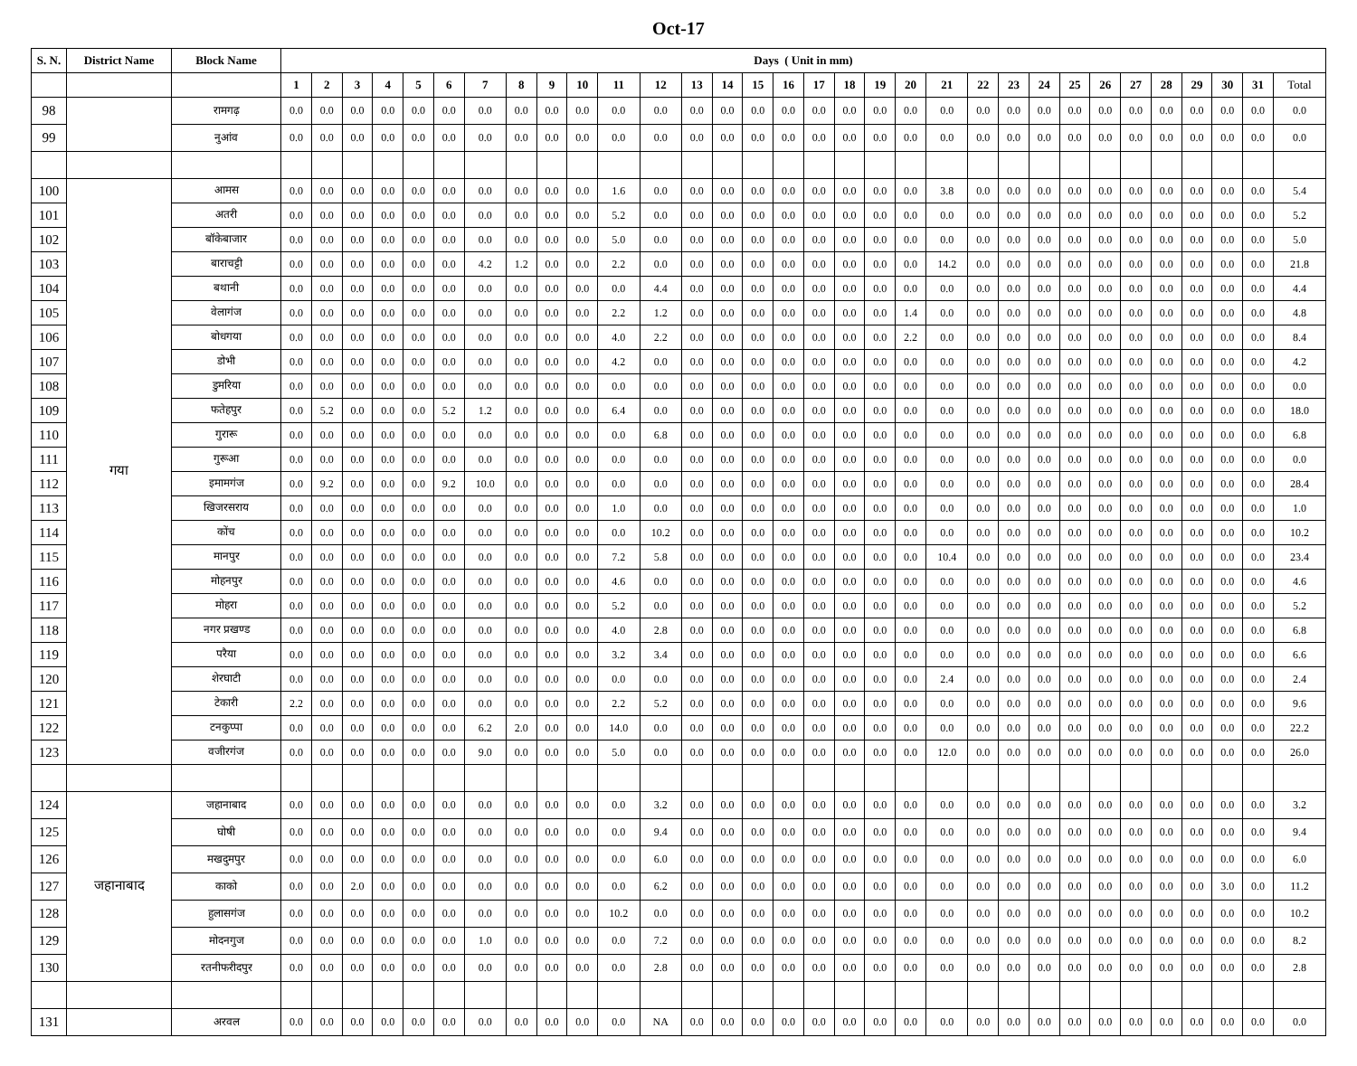Oct-17
| S. N. | District Name | Block Name | Days ( Unit in mm) | | | | | | | | | | | | | | | | | | | | | | | | | | | | | | | |
| --- | --- | --- | --- | --- | --- | --- | --- | --- | --- | --- | --- | --- | --- | --- | --- | --- | --- | --- | --- | --- | --- | --- | --- | --- | --- | --- | --- | --- | --- | --- | --- | --- | --- | --- |
| | | | 1 | 2 | 3 | 4 | 5 | 6 | 7 | 8 | 9 | 10 | 11 | 12 | 13 | 14 | 15 | 16 | 17 | 18 | 19 | 20 | 21 | 22 | 23 | 24 | 25 | 26 | 27 | 28 | 29 | 30 | 31 | Total |
| 98 | | रामगढ़ | 0.0 | 0.0 | 0.0 | 0.0 | 0.0 | 0.0 | 0.0 | 0.0 | 0.0 | 0.0 | 0.0 | 0.0 | 0.0 | 0.0 | 0.0 | 0.0 | 0.0 | 0.0 | 0.0 | 0.0 | 0.0 | 0.0 | 0.0 | 0.0 | 0.0 | 0.0 | 0.0 | 0.0 | 0.0 | 0.0 | 0.0 | 0.0 |
| 99 | | नुआंव | 0.0 | 0.0 | 0.0 | 0.0 | 0.0 | 0.0 | 0.0 | 0.0 | 0.0 | 0.0 | 0.0 | 0.0 | 0.0 | 0.0 | 0.0 | 0.0 | 0.0 | 0.0 | 0.0 | 0.0 | 0.0 | 0.0 | 0.0 | 0.0 | 0.0 | 0.0 | 0.0 | 0.0 | 0.0 | 0.0 | 0.0 | 0.0 |
| 100 | गया | आमस | 0.0 | 0.0 | 0.0 | 0.0 | 0.0 | 0.0 | 0.0 | 0.0 | 0.0 | 0.0 | 1.6 | 0.0 | 0.0 | 0.0 | 0.0 | 0.0 | 0.0 | 0.0 | 0.0 | 0.0 | 3.8 | 0.0 | 0.0 | 0.0 | 0.0 | 0.0 | 0.0 | 0.0 | 0.0 | 0.0 | 0.0 | 5.4 |
| 101 | | अतरी | 0.0 | 0.0 | 0.0 | 0.0 | 0.0 | 0.0 | 0.0 | 0.0 | 0.0 | 0.0 | 5.2 | 0.0 | 0.0 | 0.0 | 0.0 | 0.0 | 0.0 | 0.0 | 0.0 | 0.0 | 0.0 | 0.0 | 0.0 | 0.0 | 0.0 | 0.0 | 0.0 | 0.0 | 0.0 | 0.0 | 0.0 | 5.2 |
| 102 | | बॉकेबाजार | 0.0 | 0.0 | 0.0 | 0.0 | 0.0 | 0.0 | 0.0 | 0.0 | 0.0 | 0.0 | 5.0 | 0.0 | 0.0 | 0.0 | 0.0 | 0.0 | 0.0 | 0.0 | 0.0 | 0.0 | 0.0 | 0.0 | 0.0 | 0.0 | 0.0 | 0.0 | 0.0 | 0.0 | 0.0 | 0.0 | 0.0 | 5.0 |
| 103 | | बाराचट्टी | 0.0 | 0.0 | 0.0 | 0.0 | 0.0 | 0.0 | 4.2 | 1.2 | 0.0 | 0.0 | 2.2 | 0.0 | 0.0 | 0.0 | 0.0 | 0.0 | 0.0 | 0.0 | 0.0 | 0.0 | 14.2 | 0.0 | 0.0 | 0.0 | 0.0 | 0.0 | 0.0 | 0.0 | 0.0 | 0.0 | 0.0 | 21.8 |
| 104 | | बथानी | 0.0 | 0.0 | 0.0 | 0.0 | 0.0 | 0.0 | 0.0 | 0.0 | 0.0 | 0.0 | 0.0 | 4.4 | 0.0 | 0.0 | 0.0 | 0.0 | 0.0 | 0.0 | 0.0 | 0.0 | 0.0 | 0.0 | 0.0 | 0.0 | 0.0 | 0.0 | 0.0 | 0.0 | 0.0 | 0.0 | 0.0 | 4.4 |
| 105 | | वेलागंज | 0.0 | 0.0 | 0.0 | 0.0 | 0.0 | 0.0 | 0.0 | 0.0 | 0.0 | 0.0 | 2.2 | 1.2 | 0.0 | 0.0 | 0.0 | 0.0 | 0.0 | 0.0 | 0.0 | 1.4 | 0.0 | 0.0 | 0.0 | 0.0 | 0.0 | 0.0 | 0.0 | 0.0 | 0.0 | 0.0 | 0.0 | 4.8 |
| 106 | | बोधगया | 0.0 | 0.0 | 0.0 | 0.0 | 0.0 | 0.0 | 0.0 | 0.0 | 0.0 | 0.0 | 4.0 | 2.2 | 0.0 | 0.0 | 0.0 | 0.0 | 0.0 | 0.0 | 0.0 | 2.2 | 0.0 | 0.0 | 0.0 | 0.0 | 0.0 | 0.0 | 0.0 | 0.0 | 0.0 | 0.0 | 0.0 | 8.4 |
| 107 | | डोभी | 0.0 | 0.0 | 0.0 | 0.0 | 0.0 | 0.0 | 0.0 | 0.0 | 0.0 | 0.0 | 4.2 | 0.0 | 0.0 | 0.0 | 0.0 | 0.0 | 0.0 | 0.0 | 0.0 | 0.0 | 0.0 | 0.0 | 0.0 | 0.0 | 0.0 | 0.0 | 0.0 | 0.0 | 0.0 | 0.0 | 0.0 | 4.2 |
| 108 | | डुमरिया | 0.0 | 0.0 | 0.0 | 0.0 | 0.0 | 0.0 | 0.0 | 0.0 | 0.0 | 0.0 | 0.0 | 0.0 | 0.0 | 0.0 | 0.0 | 0.0 | 0.0 | 0.0 | 0.0 | 0.0 | 0.0 | 0.0 | 0.0 | 0.0 | 0.0 | 0.0 | 0.0 | 0.0 | 0.0 | 0.0 | 0.0 | 0.0 |
| 109 | | फतेहपुर | 0.0 | 5.2 | 0.0 | 0.0 | 0.0 | 5.2 | 1.2 | 0.0 | 0.0 | 0.0 | 6.4 | 0.0 | 0.0 | 0.0 | 0.0 | 0.0 | 0.0 | 0.0 | 0.0 | 0.0 | 0.0 | 0.0 | 0.0 | 0.0 | 0.0 | 0.0 | 0.0 | 0.0 | 0.0 | 0.0 | 0.0 | 18.0 |
| 110 | | गुरारू | 0.0 | 0.0 | 0.0 | 0.0 | 0.0 | 0.0 | 0.0 | 0.0 | 0.0 | 0.0 | 0.0 | 6.8 | 0.0 | 0.0 | 0.0 | 0.0 | 0.0 | 0.0 | 0.0 | 0.0 | 0.0 | 0.0 | 0.0 | 0.0 | 0.0 | 0.0 | 0.0 | 0.0 | 0.0 | 0.0 | 0.0 | 6.8 |
| 111 | | गुरूआ | 0.0 | 0.0 | 0.0 | 0.0 | 0.0 | 0.0 | 0.0 | 0.0 | 0.0 | 0.0 | 0.0 | 0.0 | 0.0 | 0.0 | 0.0 | 0.0 | 0.0 | 0.0 | 0.0 | 0.0 | 0.0 | 0.0 | 0.0 | 0.0 | 0.0 | 0.0 | 0.0 | 0.0 | 0.0 | 0.0 | 0.0 | 0.0 |
| 112 | | इमामगंज | 0.0 | 9.2 | 0.0 | 0.0 | 0.0 | 9.2 | 10.0 | 0.0 | 0.0 | 0.0 | 0.0 | 0.0 | 0.0 | 0.0 | 0.0 | 0.0 | 0.0 | 0.0 | 0.0 | 0.0 | 0.0 | 0.0 | 0.0 | 0.0 | 0.0 | 0.0 | 0.0 | 0.0 | 0.0 | 0.0 | 0.0 | 28.4 |
| 113 | | खिजरसराय | 0.0 | 0.0 | 0.0 | 0.0 | 0.0 | 0.0 | 0.0 | 0.0 | 0.0 | 0.0 | 1.0 | 0.0 | 0.0 | 0.0 | 0.0 | 0.0 | 0.0 | 0.0 | 0.0 | 0.0 | 0.0 | 0.0 | 0.0 | 0.0 | 0.0 | 0.0 | 0.0 | 0.0 | 0.0 | 0.0 | 0.0 | 1.0 |
| 114 | | कोंच | 0.0 | 0.0 | 0.0 | 0.0 | 0.0 | 0.0 | 0.0 | 0.0 | 0.0 | 0.0 | 0.0 | 10.2 | 0.0 | 0.0 | 0.0 | 0.0 | 0.0 | 0.0 | 0.0 | 0.0 | 0.0 | 0.0 | 0.0 | 0.0 | 0.0 | 0.0 | 0.0 | 0.0 | 0.0 | 0.0 | 0.0 | 10.2 |
| 115 | | मानपुर | 0.0 | 0.0 | 0.0 | 0.0 | 0.0 | 0.0 | 0.0 | 0.0 | 0.0 | 0.0 | 7.2 | 5.8 | 0.0 | 0.0 | 0.0 | 0.0 | 0.0 | 0.0 | 0.0 | 0.0 | 10.4 | 0.0 | 0.0 | 0.0 | 0.0 | 0.0 | 0.0 | 0.0 | 0.0 | 0.0 | 0.0 | 23.4 |
| 116 | | मोहनपुर | 0.0 | 0.0 | 0.0 | 0.0 | 0.0 | 0.0 | 0.0 | 0.0 | 0.0 | 0.0 | 4.6 | 0.0 | 0.0 | 0.0 | 0.0 | 0.0 | 0.0 | 0.0 | 0.0 | 0.0 | 0.0 | 0.0 | 0.0 | 0.0 | 0.0 | 0.0 | 0.0 | 0.0 | 0.0 | 0.0 | 0.0 | 4.6 |
| 117 | | मोहरा | 0.0 | 0.0 | 0.0 | 0.0 | 0.0 | 0.0 | 0.0 | 0.0 | 0.0 | 0.0 | 5.2 | 0.0 | 0.0 | 0.0 | 0.0 | 0.0 | 0.0 | 0.0 | 0.0 | 0.0 | 0.0 | 0.0 | 0.0 | 0.0 | 0.0 | 0.0 | 0.0 | 0.0 | 0.0 | 0.0 | 0.0 | 5.2 |
| 118 | | नगर प्रखण्ड | 0.0 | 0.0 | 0.0 | 0.0 | 0.0 | 0.0 | 0.0 | 0.0 | 0.0 | 0.0 | 4.0 | 2.8 | 0.0 | 0.0 | 0.0 | 0.0 | 0.0 | 0.0 | 0.0 | 0.0 | 0.0 | 0.0 | 0.0 | 0.0 | 0.0 | 0.0 | 0.0 | 0.0 | 0.0 | 0.0 | 0.0 | 6.8 |
| 119 | | परैया | 0.0 | 0.0 | 0.0 | 0.0 | 0.0 | 0.0 | 0.0 | 0.0 | 0.0 | 0.0 | 3.2 | 3.4 | 0.0 | 0.0 | 0.0 | 0.0 | 0.0 | 0.0 | 0.0 | 0.0 | 0.0 | 0.0 | 0.0 | 0.0 | 0.0 | 0.0 | 0.0 | 0.0 | 0.0 | 0.0 | 0.0 | 6.6 |
| 120 | | शेरघाटी | 0.0 | 0.0 | 0.0 | 0.0 | 0.0 | 0.0 | 0.0 | 0.0 | 0.0 | 0.0 | 0.0 | 0.0 | 0.0 | 0.0 | 0.0 | 0.0 | 0.0 | 0.0 | 0.0 | 0.0 | 2.4 | 0.0 | 0.0 | 0.0 | 0.0 | 0.0 | 0.0 | 0.0 | 0.0 | 0.0 | 0.0 | 2.4 |
| 121 | | टेकारी | 2.2 | 0.0 | 0.0 | 0.0 | 0.0 | 0.0 | 0.0 | 0.0 | 0.0 | 0.0 | 2.2 | 5.2 | 0.0 | 0.0 | 0.0 | 0.0 | 0.0 | 0.0 | 0.0 | 0.0 | 0.0 | 0.0 | 0.0 | 0.0 | 0.0 | 0.0 | 0.0 | 0.0 | 0.0 | 0.0 | 0.0 | 9.6 |
| 122 | | टनकुप्पा | 0.0 | 0.0 | 0.0 | 0.0 | 0.0 | 0.0 | 6.2 | 2.0 | 0.0 | 0.0 | 14.0 | 0.0 | 0.0 | 0.0 | 0.0 | 0.0 | 0.0 | 0.0 | 0.0 | 0.0 | 0.0 | 0.0 | 0.0 | 0.0 | 0.0 | 0.0 | 0.0 | 0.0 | 0.0 | 0.0 | 0.0 | 22.2 |
| 123 | | वजीरगंज | 0.0 | 0.0 | 0.0 | 0.0 | 0.0 | 0.0 | 9.0 | 0.0 | 0.0 | 0.0 | 5.0 | 0.0 | 0.0 | 0.0 | 0.0 | 0.0 | 0.0 | 0.0 | 0.0 | 0.0 | 12.0 | 0.0 | 0.0 | 0.0 | 0.0 | 0.0 | 0.0 | 0.0 | 0.0 | 0.0 | 0.0 | 26.0 |
| 124 | जहानाबाद | जहानाबाद | 0.0 | 0.0 | 0.0 | 0.0 | 0.0 | 0.0 | 0.0 | 0.0 | 0.0 | 0.0 | 0.0 | 3.2 | 0.0 | 0.0 | 0.0 | 0.0 | 0.0 | 0.0 | 0.0 | 0.0 | 0.0 | 0.0 | 0.0 | 0.0 | 0.0 | 0.0 | 0.0 | 0.0 | 0.0 | 0.0 | 0.0 | 3.2 |
| 125 | | घोषी | 0.0 | 0.0 | 0.0 | 0.0 | 0.0 | 0.0 | 0.0 | 0.0 | 0.0 | 0.0 | 0.0 | 9.4 | 0.0 | 0.0 | 0.0 | 0.0 | 0.0 | 0.0 | 0.0 | 0.0 | 0.0 | 0.0 | 0.0 | 0.0 | 0.0 | 0.0 | 0.0 | 0.0 | 0.0 | 0.0 | 0.0 | 9.4 |
| 126 | | मखदुमपुर | 0.0 | 0.0 | 0.0 | 0.0 | 0.0 | 0.0 | 0.0 | 0.0 | 0.0 | 0.0 | 0.0 | 6.0 | 0.0 | 0.0 | 0.0 | 0.0 | 0.0 | 0.0 | 0.0 | 0.0 | 0.0 | 0.0 | 0.0 | 0.0 | 0.0 | 0.0 | 0.0 | 0.0 | 0.0 | 0.0 | 0.0 | 6.0 |
| 127 | | काको | 0.0 | 0.0 | 2.0 | 0.0 | 0.0 | 0.0 | 0.0 | 0.0 | 0.0 | 0.0 | 0.0 | 6.2 | 0.0 | 0.0 | 0.0 | 0.0 | 0.0 | 0.0 | 0.0 | 0.0 | 0.0 | 0.0 | 0.0 | 0.0 | 0.0 | 0.0 | 0.0 | 0.0 | 0.0 | 3.0 | 0.0 | 11.2 |
| 128 | | हुलासगंज | 0.0 | 0.0 | 0.0 | 0.0 | 0.0 | 0.0 | 0.0 | 0.0 | 0.0 | 0.0 | 10.2 | 0.0 | 0.0 | 0.0 | 0.0 | 0.0 | 0.0 | 0.0 | 0.0 | 0.0 | 0.0 | 0.0 | 0.0 | 0.0 | 0.0 | 0.0 | 0.0 | 0.0 | 0.0 | 0.0 | 0.0 | 10.2 |
| 129 | | मोदनगुज | 0.0 | 0.0 | 0.0 | 0.0 | 0.0 | 0.0 | 1.0 | 0.0 | 0.0 | 0.0 | 0.0 | 7.2 | 0.0 | 0.0 | 0.0 | 0.0 | 0.0 | 0.0 | 0.0 | 0.0 | 0.0 | 0.0 | 0.0 | 0.0 | 0.0 | 0.0 | 0.0 | 0.0 | 0.0 | 0.0 | 0.0 | 8.2 |
| 130 | | रतनीफरीदपुर | 0.0 | 0.0 | 0.0 | 0.0 | 0.0 | 0.0 | 0.0 | 0.0 | 0.0 | 0.0 | 0.0 | 2.8 | 0.0 | 0.0 | 0.0 | 0.0 | 0.0 | 0.0 | 0.0 | 0.0 | 0.0 | 0.0 | 0.0 | 0.0 | 0.0 | 0.0 | 0.0 | 0.0 | 0.0 | 0.0 | 0.0 | 2.8 |
| 131 | | अरवल | 0.0 | 0.0 | 0.0 | 0.0 | 0.0 | 0.0 | 0.0 | 0.0 | 0.0 | 0.0 | 0.0 | NA | 0.0 | 0.0 | 0.0 | 0.0 | 0.0 | 0.0 | 0.0 | 0.0 | 0.0 | 0.0 | 0.0 | 0.0 | 0.0 | 0.0 | 0.0 | 0.0 | 0.0 | 0.0 | 0.0 | 0.0 |